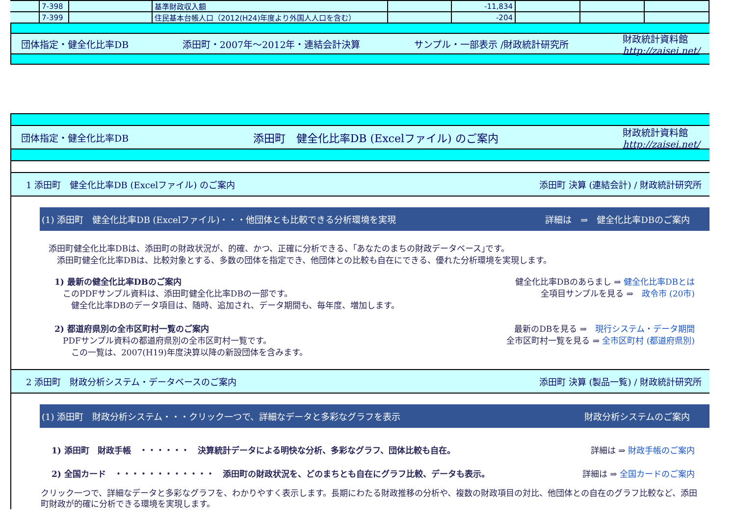| | 7-398 | | 基準財政収入額 | | -11,834 | | | |
| | 7-399 | | 住民基本台帳人口（2012(H24)年度より外国人人口を含む） | | -204 | | | |
団体指定・健全化比率DB 添田町・2007年～2012年・連結会計決算 サンプル・一部表示 /財政統計研究所 財政統計資料館
http://zaisei.net/
団体指定・健全化比率DB 添田町　健全化比率DB (Excelファイル) のご案内 財政統計資料館
http://zaisei.net/
1 添田町　健全化比率DB (Excelファイル) のご案内 添田町 決算 (連結会計) / 財政統計研究所
(1) 添田町　健全化比率DB (Excelファイル)・・・他団体とも比較できる分析環境を実現 詳細は　⇒　健全化比率DBのご案内
添田町健全化比率DBは、添田町の財政状況が、的確、かつ、正確に分析できる、｢あなたのまちの財政データベース｣です。
　添田町健全化比率DBは、比較対象とする、多数の団体を指定でき、他団体との比較も自在にできる、優れた分析環境を実現します。
1) 最新の健全化比率DBのご案内 健全化比率DBのあらまし ⇒ 健全化比率DBとは
　このPDFサンプル資料は、添田町健全化比率DBの一部です。
　　健全化比率DBのデータ項目は、随時、追加され、データ期間も、毎年度、増加します。 全項目サンプルを見る ⇒　政令市 (20市)
2) 都道府県別の全市区町村一覧のご案内 最新のDBを見る ⇒　現行システム・データ期間
　PDFサンプル資料の都道府県別の全市区町村一覧です。
　　この一覧は、2007(H19)年度決算以降の新設団体を含みます。 全市区町村一覧を見る ⇒ 全市区町村 (都道府県別)
2 添田町　財政分析システム・データベースのご案内 添田町 決算 (製品一覧) / 財政統計研究所
(1) 添田町　財政分析システム・・・クリック一つで、詳細なデータと多彩なグラフを表示 財政分析システムのご案内
1) 添田町　財政手帳　・・・・・・　決算統計データによる明快な分析、多彩なグラフ、団体比較も自在。 詳細は ⇒ 財政手帳のご案内
2) 全国カード　・・・・・・・・・・・・　添田町の財政状況を、どのまちとも自在にグラフ比較、データも表示。 詳細は ⇒ 全国カードのご案内
クリック一つで、詳細なデータと多彩なグラフを、わかりやすく表示します。長期にわたる財政推移の分析や、複数の財政項目の対比、他団体との自在のグラフ比較など、添田町財政が的確に分析できる環境を実現します。